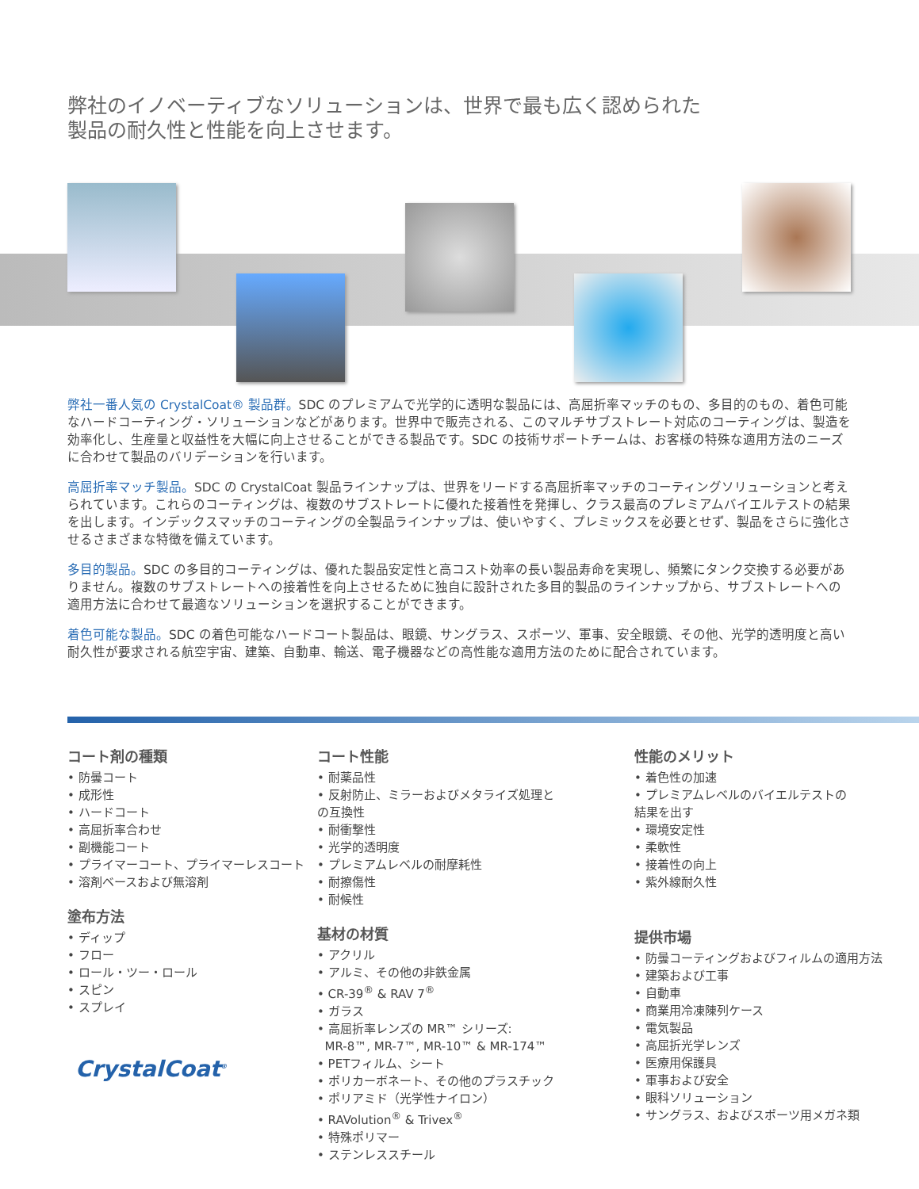弊社のイノベーティブなソリューションは、世界で最も広く認められた製品の耐久性と性能を向上させます。
弊社一番人気の CrystalCoat® 製品群。SDC のプレミアムで光学的に透明な製品には、高屈折率マッチのもの、多目的のもの、着色可能なハードコーティング・ソリューションなどがあります。世界中で販売される、このマルチサブストレート対応のコーティングは、製造を効率化し、生産量と収益性を大幅に向上させることができる製品です。SDC の技術サポートチームは、お客様の特殊な適用方法のニーズに合わせて製品のバリデーションを行います。
高屈折率マッチ製品。SDC の CrystalCoat 製品ラインナップは、世界をリードする高屈折率マッチのコーティングソリューションと考えられています。これらのコーティングは、複数のサブストレートに優れた接着性を発揮し、クラス最高のプレミアムバイエルテストの結果を出します。インデックスマッチのコーティングの全製品ラインナップは、使いやすく、プレミックスを必要とせず、製品をさらに強化させるさまざまな特徴を備えています。
多目的製品。SDC の多目的コーティングは、優れた製品安定性と高コスト効率の長い製品寿命を実現し、頻繁にタンク交換する必要がありません。複数のサブストレートへの接着性を向上させるために独自に設計された多目的製品のラインナップから、サブストレートへの適用方法に合わせて最適なソリューションを選択することができます。
着色可能な製品。SDC の着色可能なハードコート製品は、眼鏡、サングラス、スポーツ、軍事、安全眼鏡、その他、光学的透明度と高い耐久性が要求される航空宇宙、建築、自動車、輸送、電子機器などの高性能な適用方法のために配合されています。
コート剤の種類
• 防曇コート
• 成形性
• ハードコート
• 高屈折率合わせ
• 副機能コート
• プライマーコート、プライマーレスコート
• 溶剤ベースおよび無溶剤
塗布方法
• ディップ
• フロー
• ロール・ツー・ロール
• スピン
• スプレイ
CrystalCoat<sup>®</sup>
コート性能
• 耐薬品性
• 反射防止、ミラーおよびメタライズ処理との互換性
• 耐衝撃性
• 光学的透明度
• プレミアムレベルの耐摩耗性
• 耐擦傷性
• 耐候性
基材の材質
• アクリル
• アルミ、その他の非鉄金属
• CR-39<sup>®</sup> & RAV 7<sup>®</sup>
• ガラス
• 高屈折率レンズの MR™ シリーズ:
MR-8™, MR-7™, MR-10™ & MR-174™
• PETフィルム、シート
• ポリカーボネート、その他のプラスチック
• ポリアミド（光学性ナイロン）
• RAVolution<sup>®</sup> & Trivex<sup>®</sup>
• 特殊ポリマー
• ステンレススチール
性能のメリット
• 着色性の加速
• プレミアムレベルのバイエルテストの結果を出す
• 環境安定性
• 柔軟性
• 接着性の向上
• 紫外線耐久性
提供市場
• 防曇コーティングおよびフィルムの適用方法
• 建築および工事
• 自動車
• 商業用冷凍陳列ケース
• 電気製品
• 高屈折光学レンズ
• 医療用保護具
• 軍事および安全
• 眼科ソリューション
• サングラス、およびスポーツ用メガネ類